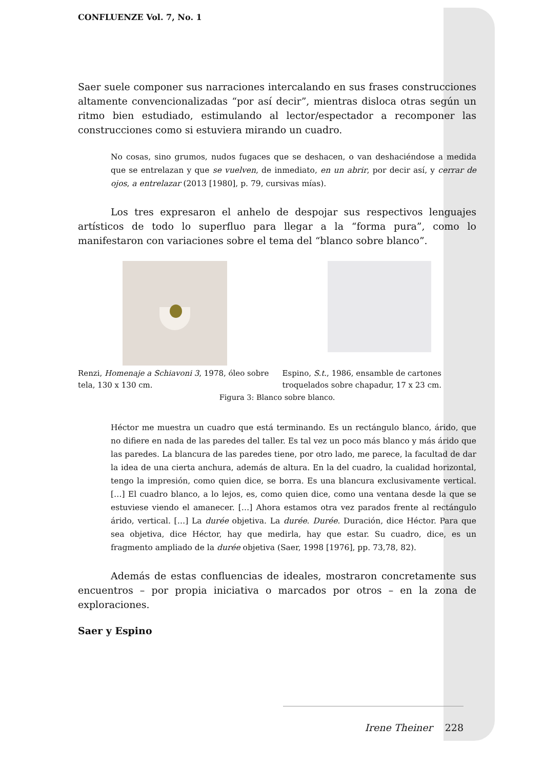CONFLUENZE Vol. 7, No. 1
Saer suele componer sus narraciones intercalando en sus frases construcciones altamente convencionalizadas “por así decir”, mientras disloca otras según un ritmo bien estudiado, estimulando al lector/espectador a recomponer las construcciones como si estuviera mirando un cuadro.
No cosas, sino grumos, nudos fugaces que se deshacen, o van deshaciéndose a medida que se entrelazan y que se vuelven, de inmediato, en un abrir, por decir así, y cerrar de ojos, a entrelazar (2013 [1980], p. 79, cursivas mías).
Los tres expresaron el anhelo de despojar sus respectivos lenguajes artísticos de todo lo superfluo para llegar a la “forma pura”, como lo manifestaron con variaciones sobre el tema del “blanco sobre blanco”.
Renzi, Homenaje a Schiavoni 3, 1978, óleo sobre tela, 130 x 130 cm.
Espino, S.t., 1986, ensamble de cartones troquelados sobre chapadur, 17 x 23 cm.
Figura 3: Blanco sobre blanco.
Héctor me muestra un cuadro que está terminando. Es un rectángulo blanco, árido, que no difiere en nada de las paredes del taller. Es tal vez un poco más blanco y más árido que las paredes. La blancura de las paredes tiene, por otro lado, me parece, la facultad de dar la idea de una cierta anchura, además de altura. En la del cuadro, la cualidad horizontal, tengo la impresión, como quien dice, se borra. Es una blancura exclusivamente vertical. […] El cuadro blanco, a lo lejos, es, como quien dice, como una ventana desde la que se estuviese viendo el amanecer. […] Ahora estamos otra vez parados frente al rectángulo árido, vertical. […] La durée objetiva. La durée. Durée. Duración, dice Héctor. Para que sea objetiva, dice Héctor, hay que medirla, hay que estar. Su cuadro, dice, es un fragmento ampliado de la durée objetiva (Saer, 1998 [1976], pp. 73,78, 82).
Además de estas confluencias de ideales, mostraron concretamente sus encuentros – por propia iniciativa o marcados por otros – en la zona de exploraciones.
Saer y Espino
Irene Theiner 228